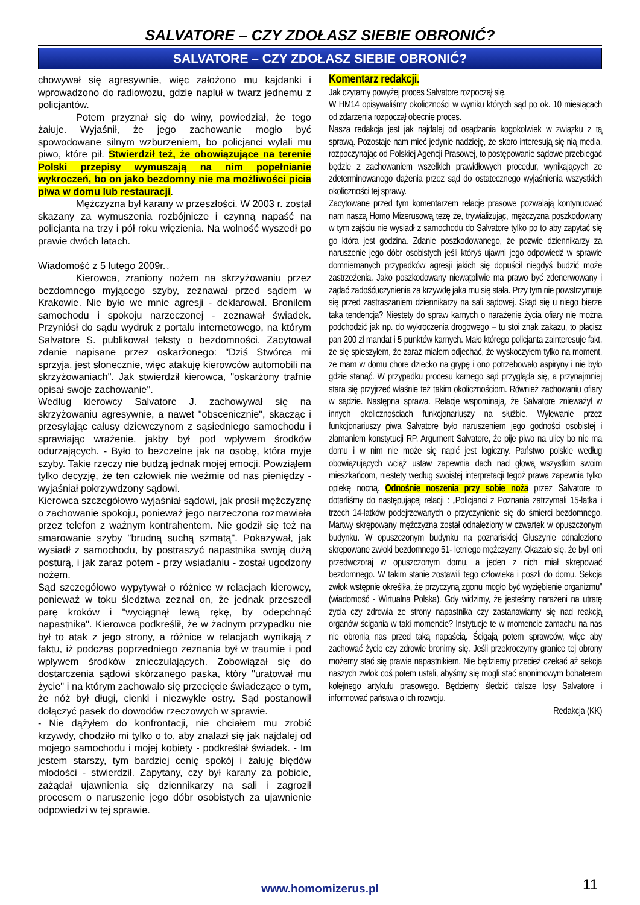SALVATORE – CZY ZDOŁASZ SIEBIE OBRONIĆ?
SALVATORE – CZY ZDOŁASZ SIEBIE OBRONIĆ?
chowywał się agresywnie, więc założono mu kajdanki i wprowadzono do radiowozu, gdzie napluł w twarz jednemu z policjantów.
Potem przyznał się do winy, powiedział, że tego żałuje. Wyjaśnił, że jego zachowanie mogło być spowodowane silnym wzburzeniem, bo policjanci wylali mu piwo, które pił. Stwierdził też, że obowiązujące na terenie Polski przepisy wymuszają na nim popełnianie wykroczeń, bo on jako bezdomny nie ma możliwości picia piwa w domu lub restauracji.
Mężczyzna był karany w przeszłości. W 2003 r. został skazany za wymuszenia rozbójnicze i czynną napaść na policjanta na trzy i pół roku więzienia. Na wolność wyszedł po prawie dwóch latach.
Wiadomość z 5 lutego 2009r.↓
Kierowca, zraniony nożem na skrzyżowaniu przez bezdomnego myjącego szyby, zeznawał przed sądem w Krakowie. Nie było we mnie agresji - deklarował. Broniłem samochodu i spokoju narzeczonej - zeznawał świadek. Przyniósł do sądu wydruk z portalu internetowego, na którym Salvatore S. publikował teksty o bezdomności. Zacytował zdanie napisane przez oskarżonego: "Dziś Stwórca mi sprzyja, jest słonecznie, więc atakuję kierowców automobili na skrzyżowaniach". Jak stwierdził kierowca, "oskarżony trafnie opisał swoje zachowanie".
Według kierowcy Salvatore J. zachowywał się na skrzyżowaniu agresywnie, a nawet "obscenicznie", skacząc i przesyłając całusy dziewczynom z sąsiedniego samochodu i sprawiając wrażenie, jakby był pod wpływem środków odurzających. - Było to bezczelne jak na osobę, która myje szyby. Takie rzeczy nie budzą jednak mojej emocji. Powziąłem tylko decyzję, że ten człowiek nie weźmie od nas pieniędzy - wyjaśniał pokrzywdzony sądowi.
Kierowca szczegółowo wyjaśniał sądowi, jak prosił mężczyznę o zachowanie spokoju, ponieważ jego narzeczona rozmawiała przez telefon z ważnym kontrahentem. Nie godził się też na smarowanie szyby "brudną suchą szmatą". Pokazywał, jak wysiadł z samochodu, by postraszyć napastnika swoją dużą posturą, i jak zaraz potem - przy wsiadaniu - został ugodzony nożem.
Sąd szczegółowo wypytywał o różnice w relacjach kierowcy, ponieważ w toku śledztwa zeznał on, że jednak przeszedł parę kroków i "wyciągnął lewą rękę, by odepchnąć napastnika". Kierowca podkreślił, że w żadnym przypadku nie był to atak z jego strony, a różnice w relacjach wynikają z faktu, iż podczas poprzedniego zeznania był w traumie i pod wpływem środków znieczulających. Zobowiązał się do dostarczenia sądowi skórzanego paska, który "uratował mu życie" i na którym zachowało się przecięcie świadczące o tym, że nóż był długi, cienki i niezwykle ostry. Sąd postanowił dołączyć pasek do dowodów rzeczowych w sprawie.
- Nie dążyłem do konfrontacji, nie chciałem mu zrobić krzywdy, chodziło mi tylko o to, aby znalazł się jak najdalej od mojego samochodu i mojej kobiety - podkreślał świadek. - Im jestem starszy, tym bardziej cenię spokój i żałuję błędów młodości - stwierdził. Zapytany, czy był karany za pobicie, zażądał ujawnienia się dziennikarzy na sali i zagroził procesem o naruszenie jego dóbr osobistych za ujawnienie odpowiedzi w tej sprawie.
Komentarz redakcji.
Jak czytamy powyżej proces Salvatore rozpoczął się.
W HM14 opisywaliśmy okoliczności w wyniku których sąd po ok. 10 miesiącach od zdarzenia rozpoczął obecnie proces.
Nasza redakcja jest jak najdalej od osądzania kogokolwiek w związku z tą sprawą. Pozostaje nam mieć jedynie nadzieję, że skoro interesują się nią media, rozpoczynając od Polskiej Agencji Prasowej, to postępowanie sądowe przebiegać będzie z zachowaniem wszelkich prawidłowych procedur, wynikających ze zdeterminowanego dążenia przez sąd do ostatecznego wyjaśnienia wszystkich okoliczności tej sprawy.
Zacytowane przed tym komentarzem relacje prasowe pozwalają kontynuować nam naszą Homo Mizerusową tezę że, trywializując, mężczyzna poszkodowany w tym zajściu nie wysiadł z samochodu do Salvatore tylko po to aby zapytać się go która jest godzina. Zdanie poszkodowanego, że pozwie dziennikarzy za naruszenie jego dóbr osobistych jeśli któryś ujawni jego odpowiedź w sprawie domniemanych przypadków agresji jakich się dopuścił niegdyś budzić może zastrzeżenia. Jako poszkodowany niewątpliwie ma prawo być zdenerwowany i żądać zadośćuczynienia za krzywdę jaka mu się stała. Przy tym nie powstrzymuje się przed zastraszaniem dziennikarzy na sali sądowej. Skąd się u niego bierze taka tendencja? Niestety do spraw karnych o narażenie życia ofiary nie można podchodzić jak np. do wykroczenia drogowego – tu stoi znak zakazu, to płacisz pan 200 zł mandat i 5 punktów karnych. Mało którego policjanta zainteresuje fakt, że się spieszyłem, że zaraz miałem odjechać, że wyskoczyłem tylko na moment, że mam w domu chore dziecko na grypę i ono potrzebowało aspiryny i nie było gdzie stanąć. W przypadku procesu karnego sąd przygląda się, a przynajmniej stara się przyjrzeć właśnie też takim okolicznościom. Również zachowaniu ofiary w sądzie. Następna sprawa. Relacje wspominają, że Salvatore znieważył w innych okolicznościach funkcjonariuszy na służbie. Wylewanie przez funkcjonariuszy piwa Salvatore było naruszeniem jego godności osobistej i złamaniem konstytucji RP. Argument Salvatore, że pije piwo na ulicy bo nie ma domu i w nim nie może się napić jest logiczny. Państwo polskie według obowiązujących wciąż ustaw zapewnia dach nad głową wszystkim swoim mieszkańcom, niestety według swoistej interpretacji tegoż prawa zapewnia tylko opiekę nocną. Odnośnie noszenia przy sobie noża przez Salvatore to dotarliśmy do następującej relacji : „Policjanci z Poznania zatrzymali 15-latka i trzech 14-latków podejrzewanych o przyczynienie się do śmierci bezdomnego. Martwy skrępowany mężczyzna został odnaleziony w czwartek w opuszczonym budynku. W opuszczonym budynku na poznańskiej Głuszynie odnaleziono skrępowane zwłoki bezdomnego 51- letniego mężczyzny. Okazało się, że byli oni przedwczoraj w opuszczonym domu, a jeden z nich miał skrępować bezdomnego. W takim stanie zostawili tego człowieka i poszli do domu. Sekcja zwłok wstępnie określiła, że przyczyną zgonu mogło być wyziębienie organizmu” (wiadomość - Wirtualna Polska). Gdy widzimy, że jesteśmy narażeni na utratę życia czy zdrowia ze strony napastnika czy zastanawiamy się nad reakcją organów ścigania w taki momencie? Instytucje te w momencie zamachu na nas nie obronią nas przed taką napaścią. Ścigają potem sprawców, więc aby zachować życie czy zdrowie bronimy się. Jeśli przekroczymy granice tej obrony możemy stać się prawie napastnikiem. Nie będziemy przecież czekać aż sekcja naszych zwłok coś potem ustali, abyśmy się mogli stać anonimowym bohaterem kolejnego artykułu prasowego. Będziemy śledzić dalsze losy Salvatore i informować państwa o ich rozwoju.
Redakcja (KK)
www.homomizerus.pl 11